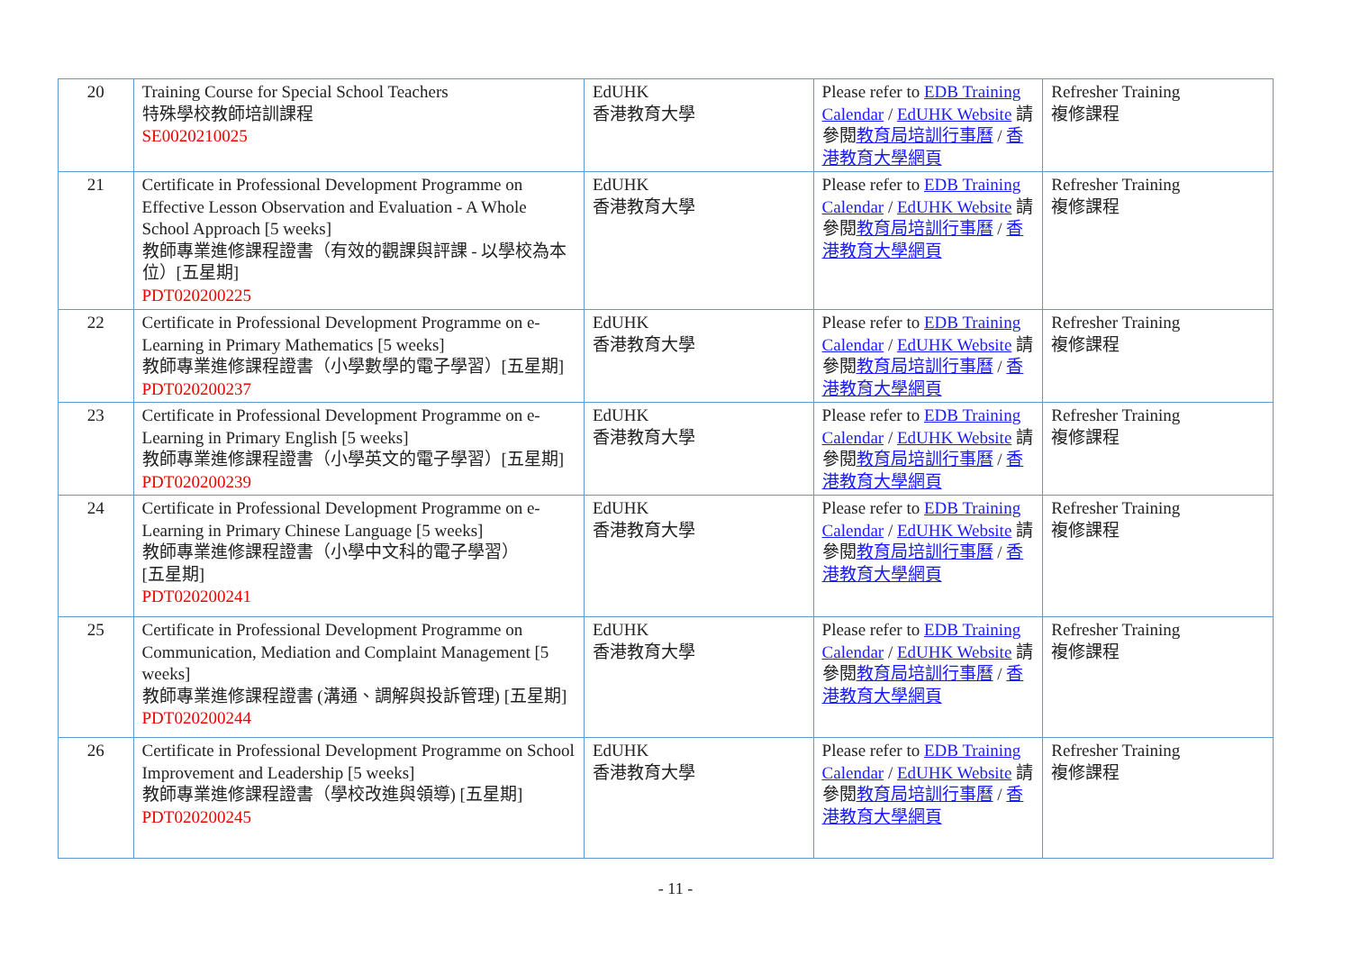| 20 | Training Course for Special School Teachers 特殊學校教師培訓課程 SE0020210025 | EdUHK 香港教育大學 | Please refer to EDB Training Calendar / EdUHK Website 請參閱 教育局培訓行事曆 / 香港教育大學網頁 | Refresher Training 複修課程 |
| 21 | Certificate in Professional Development Programme on Effective Lesson Observation and Evaluation - A Whole School Approach [5 weeks] 教師專業進修課程證書（有效的觀課與評課 - 以學校為本位）[五星期] PDT020200225 | EdUHK 香港教育大學 | Please refer to EDB Training Calendar / EdUHK Website 請參閱 教育局培訓行事曆 / 香港教育大學網頁 | Refresher Training 複修課程 |
| 22 | Certificate in Professional Development Programme on e-Learning in Primary Mathematics [5 weeks] 教師專業進修課程證書（小學數學的電子學習）[五星期] PDT020200237 | EdUHK 香港教育大學 | Please refer to EDB Training Calendar / EdUHK Website 請參閱 教育局培訓行事曆 / 香港教育大學網頁 | Refresher Training 複修課程 |
| 23 | Certificate in Professional Development Programme on e-Learning in Primary English [5 weeks] 教師專業進修課程證書（小學英文的電子學習）[五星期] PDT020200239 | EdUHK 香港教育大學 | Please refer to EDB Training Calendar / EdUHK Website 請參閱 教育局培訓行事曆 / 香港教育大學網頁 | Refresher Training 複修課程 |
| 24 | Certificate in Professional Development Programme on e-Learning in Primary Chinese Language [5 weeks] 教師專業進修課程證書（小學中文科的電子學習） [五星期] PDT020200241 | EdUHK 香港教育大學 | Please refer to EDB Training Calendar / EdUHK Website 請參閱 教育局培訓行事曆 / 香港教育大學網頁 | Refresher Training 複修課程 |
| 25 | Certificate in Professional Development Programme on Communication, Mediation and Complaint Management [5 weeks] 教師專業進修課程證書 (溝通、調解與投訴管理) [五星期] PDT020200244 | EdUHK 香港教育大學 | Please refer to EDB Training Calendar / EdUHK Website 請參閱 教育局培訓行事曆 / 香港教育大學網頁 | Refresher Training 複修課程 |
| 26 | Certificate in Professional Development Programme on School Improvement and Leadership [5 weeks] 教師專業進修課程證書（學校改進與領導) [五星期] PDT020200245 | EdUHK 香港教育大學 | Please refer to EDB Training Calendar / EdUHK Website 請參閱 教育局培訓行事曆 / 香港教育大學網頁 | Refresher Training 複修課程 |
- 11 -